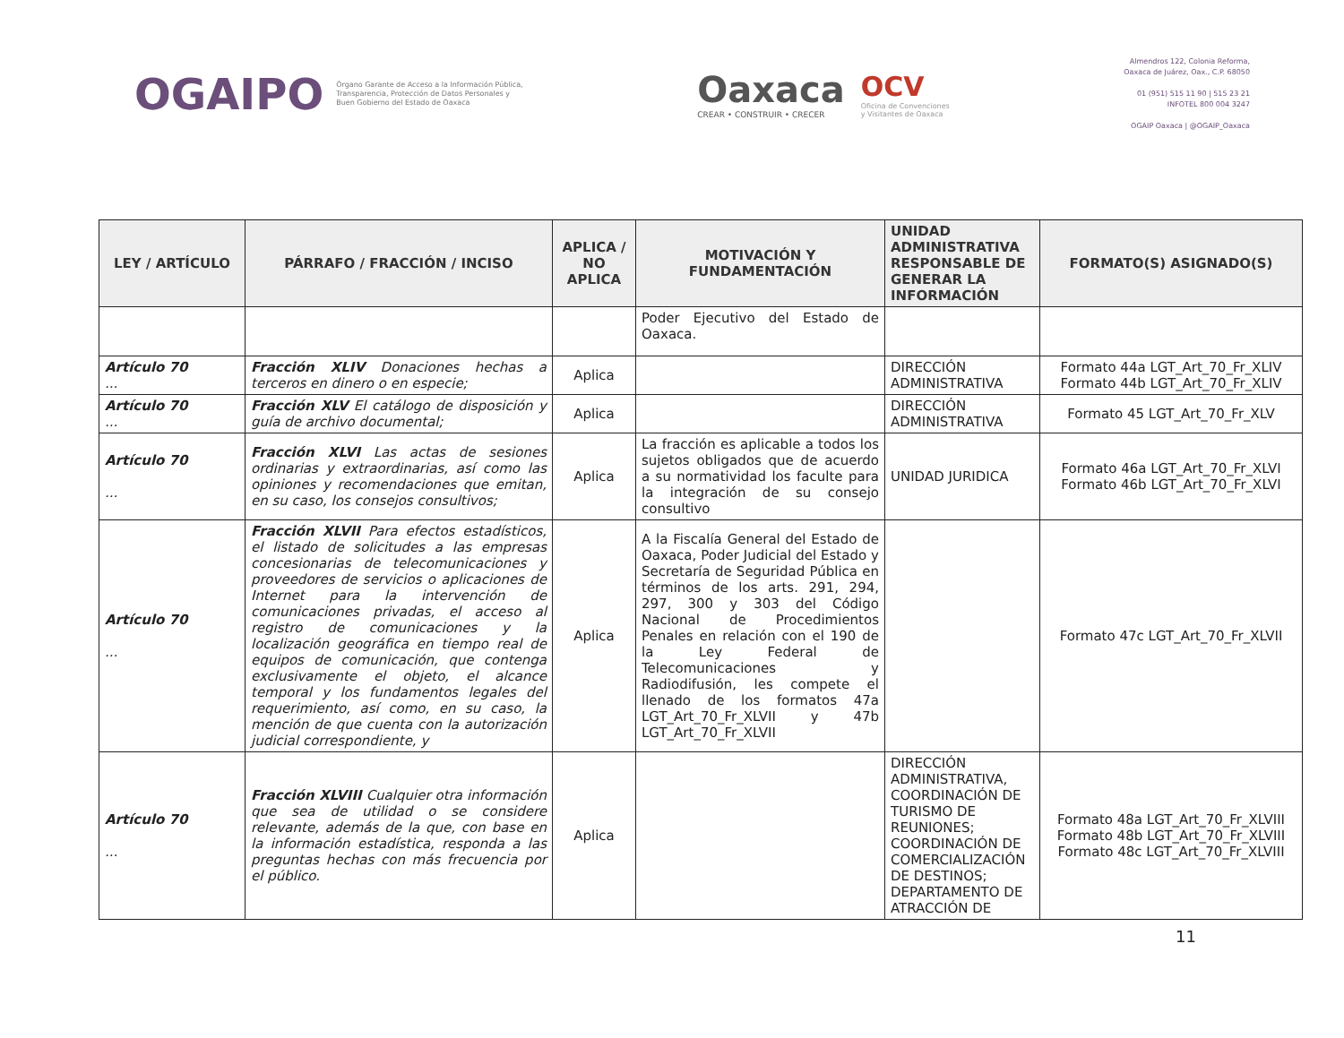OGAIPO
Órgano Garante de Acceso a la Información Pública,
Transparencia, Protección de Datos Personales y
Buen Gobierno del Estado de Oaxaca
Oaxaca
CREAR • CONSTRUIR • CRECER
OCV
Oficina de Convenciones
y Visitantes de Oaxaca
Almendros 122, Colonia Reforma,
Oaxaca de Juárez, Oax., C.P. 68050
01 (951) 515 11 90 | 515 23 21
INFOTEL 800 004 3247
OGAIP Oaxaca | @OGAIP_Oaxaca
| LEY / ARTÍCULO | PÁRRAFO / FRACCIÓN / INCISO | APLICA / NO APLICA | MOTIVACIÓN Y FUNDAMENTACIÓN | UNIDAD ADMINISTRATIVA RESPONSABLE DE GENERAR LA INFORMACIÓN | FORMATO(S) ASIGNADO(S) |
| --- | --- | --- | --- | --- | --- |
| | | | Poder Ejecutivo del Estado de Oaxaca. | | |
| Artículo 70 ... | Fracción XLIV Donaciones hechas a terceros en dinero o en especie; | Aplica | | DIRECCIÓN ADMINISTRATIVA | Formato 44a LGT_Art_70_Fr_XLIV Formato 44b LGT_Art_70_Fr_XLIV |
| Artículo 70 ... | Fracción XLV El catálogo de disposición y guía de archivo documental; | Aplica | | DIRECCIÓN ADMINISTRATIVA | Formato 45 LGT_Art_70_Fr_XLV |
| Artículo 70 ... | Fracción XLVI Las actas de sesiones ordinarias y extraordinarias, así como las opiniones y recomendaciones que emitan, en su caso, los consejos consultivos; | Aplica | La fracción es aplicable a todos los sujetos obligados que de acuerdo a su normatividad los faculte para la integración de su consejo consultivo | UNIDAD JURIDICA | Formato 46a LGT_Art_70_Fr_XLVI Formato 46b LGT_Art_70_Fr_XLVI |
| Artículo 70 ... | Fracción XLVII Para efectos estadísticos, el listado de solicitudes a las empresas concesionarias de telecomunicaciones y proveedores de servicios o aplicaciones de Internet para la intervención de comunicaciones privadas, el acceso al registro de comunicaciones y la localización geográfica en tiempo real de equipos de comunicación, que contenga exclusivamente el objeto, el alcance temporal y los fundamentos legales del requerimiento, así como, en su caso, la mención de que cuenta con la autorización judicial correspondiente, y | Aplica | A la Fiscalía General del Estado de Oaxaca, Poder Judicial del Estado y Secretaría de Seguridad Pública en términos de los arts. 291, 294, 297, 300 y 303 del Código Nacional de Procedimientos Penales en relación con el 190 de la Ley Federal de Telecomunicaciones y Radiodifusión, les compete el llenado de los formatos 47a LGT_Art_70_Fr_XLVII y 47b LGT_Art_70_Fr_XLVII | | Formato 47c LGT_Art_70_Fr_XLVII |
| Artículo 70 ... | Fracción XLVIII Cualquier otra información que sea de utilidad o se considere relevante, además de la que, con base en la información estadística, responda a las preguntas hechas con más frecuencia por el público. | Aplica | | DIRECCIÓN ADMINISTRATIVA, COORDINACIÓN DE TURISMO DE REUNIONES; COORDINACIÓN DE COMERCIALIZACIÓN DE DESTINOS; DEPARTAMENTO DE ATRACCIÓN DE | Formato 48a LGT_Art_70_Fr_XLVIII Formato 48b LGT_Art_70_Fr_XLVIII Formato 48c LGT_Art_70_Fr_XLVIII |
11